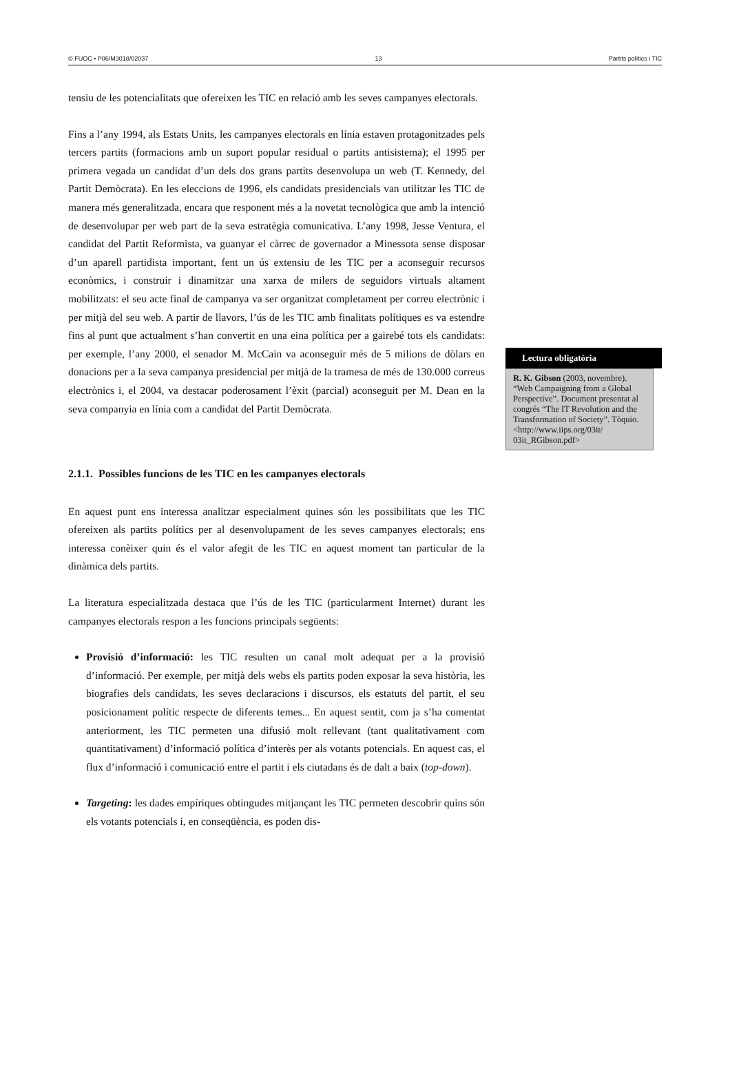© FUOC • P06/M3018/02037 13 Partits polítics i TIC
tensiu de les potencialitats que ofereixen les TIC en relació amb les seves campanyes electorals.
Fins a l’any 1994, als Estats Units, les campanyes electorals en línia estaven protagonitzades pels tercers partits (formacions amb un suport popular residual o partits antisistema); el 1995 per primera vegada un candidat d’un dels dos grans partits desenvolupa un web (T. Kennedy, del Partit Demòcrata). En les eleccions de 1996, els candidats presidencials van utilitzar les TIC de manera més generalitzada, encara que responent més a la novetat tecnològica que amb la intenció de desenvolupar per web part de la seva estratègia comunicativa. L’any 1998, Jesse Ventura, el candidat del Partit Reformista, va guanyar el càrrec de governador a Minessota sense disposar d’un aparell partidista important, fent un ús extensiu de les TIC per a aconseguir recursos econòmics, i construir i dinamitzar una xarxa de milers de seguidors virtuals altament mobilitzats: el seu acte final de campanya va ser organitzat completament per correu electrònic i per mitjà del seu web. A partir de llavors, l’ús de les TIC amb finalitats polítiques es va estendre fins al punt que actualment s’han convertit en una eina política per a gairebé tots els candidats: per exemple, l’any 2000, el senador M. McCain va aconseguir més de 5 milions de dòlars en donacions per a la seva campanya presidencial per mitjà de la tramesa de més de 130.000 correus electrònics i, el 2004, va destacar poderosament l’èxit (parcial) aconseguit per M. Dean en la seva companyia en línia com a candidat del Partit Demòcrata.
2.1.1. Possibles funcions de les TIC en les campanyes electorals
En aquest punt ens interessa analitzar especialment quines són les possibilitats que les TIC ofereixen als partits polítics per al desenvolupament de les seves campanyes electorals; ens interessa conèixer quin és el valor afegit de les TIC en aquest moment tan particular de la dinàmica dels partits.
La literatura especialitzada destaca que l’ús de les TIC (particularment Internet) durant les campanyes electorals respon a les funcions principals següents:
Provisió d’informació: les TIC resulten un canal molt adequat per a la provisió d’informació. Per exemple, per mitjà dels webs els partits poden exposar la seva història, les biografies dels candidats, les seves declaracions i discursos, els estatuts del partit, el seu posicionament polític respecte de diferents temes... En aquest sentit, com ja s’ha comentat anteriorment, les TIC permeten una difusió molt rellevant (tant qualitativament com quantitativament) d’informació política d’interès per als votants potencials. En aquest cas, el flux d’informació i comunicació entre el partit i els ciutadans és de dalt a baix (top-down).
Targeting: les dades empíriques obtingudes mitjançant les TIC permeten descobrir quins són els votants potencials i, en conseqüència, es poden dis-
Lectura obligatòria
R. K. Gibson (2003, novembre). “Web Campaigning from a Global Perspective”. Document presentat al congrés “The IT Revolution and the Transformation of Society”. Tòquio.
<http://www.iips.org/03it/ 03it_RGibson.pdf>